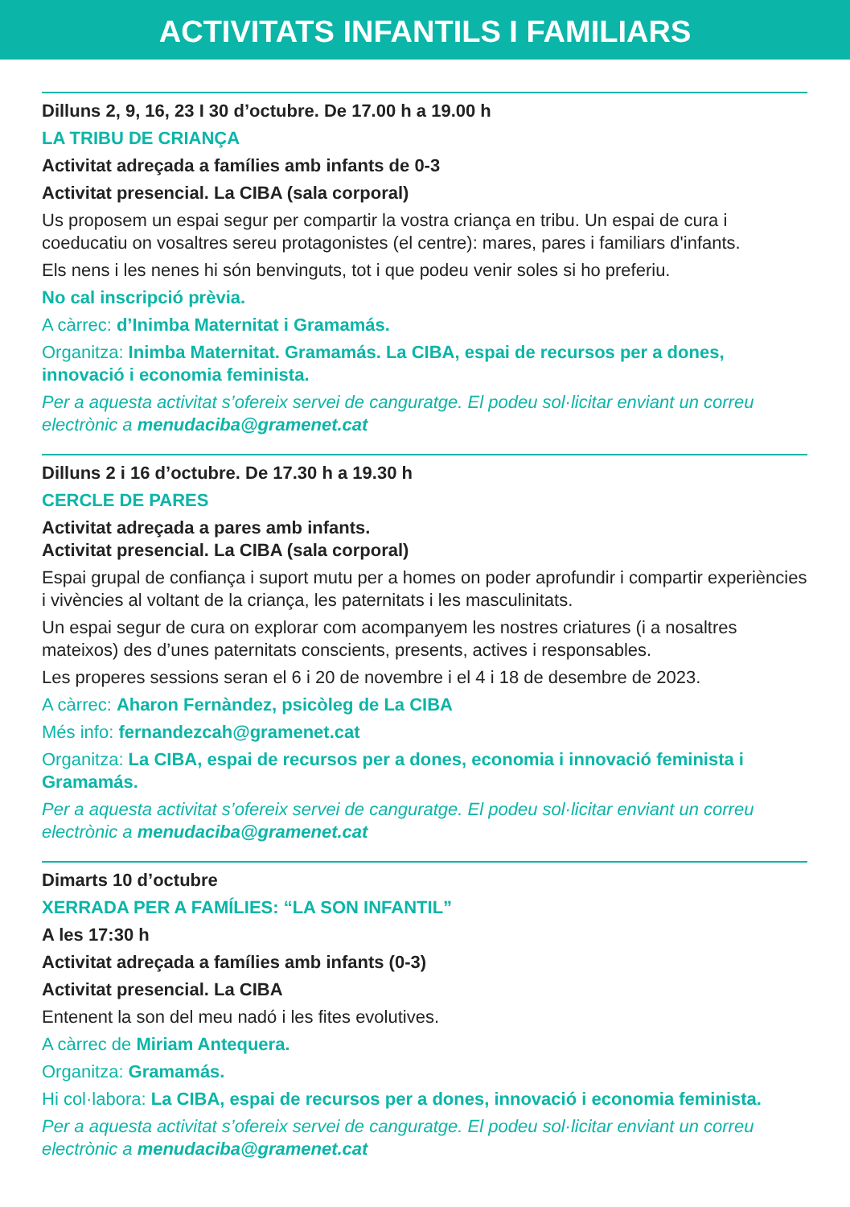ACTIVITATS INFANTILS I FAMILIARS
Dilluns 2, 9, 16, 23 I 30 d’octubre. De 17.00 h a 19.00 h
LA TRIBU DE CRIANÇA
Activitat adreçada a famílies amb infants de 0-3
Activitat presencial. La CIBA (sala corporal)
Us proposem un espai segur per compartir la vostra criança en tribu. Un espai de cura i coeducatiu on vosaltres sereu protagonistes (el centre): mares, pares i familiars d'infants.
Els nens i les nenes hi són benvinguts, tot i que podeu venir soles si ho preferiu.
No cal inscripció prèvia.
A càrrec: d’Inimba Maternitat i Gramamás.
Organitza: Inimba Maternitat. Gramamás. La CIBA, espai de recursos per a dones, innovació i economia feminista.
Per a aquesta activitat s’ofereix servei de canguratge. El podeu sol·licitar enviant un correu electrònic a menudaciba@gramenet.cat
Dilluns 2 i 16 d’octubre. De 17.30 h a 19.30 h
CERCLE DE PARES
Activitat adreçada a pares amb infants.
Activitat presencial. La CIBA (sala corporal)
Espai grupal de confiança i suport mutu per a homes on poder aprofundir i compartir experiències i vivències al voltant de la criança, les paternitats i les masculinitats.
Un espai segur de cura on explorar com acompanyem les nostres criatures (i a nosaltres mateixos) des d’unes paternitats conscients, presents, actives i responsables.
Les properes sessions seran el 6 i 20 de novembre i el 4 i 18 de desembre de 2023.
A càrrec: Aharon Fernàndez, psicòleg de La CIBA
Més info: fernandezcah@gramenet.cat
Organitza: La CIBA, espai de recursos per a dones, economia i innovació feminista i Gramamás.
Per a aquesta activitat s’ofereix servei de canguratge. El podeu sol·licitar enviant un correu electrònic a menudaciba@gramenet.cat
Dimarts 10 d’octubre
XERRADA PER A FAMÍLIES: “LA SON INFANTIL”
A les 17:30 h
Activitat adreçada a famílies amb infants (0-3)
Activitat presencial. La CIBA
Entenent la son del meu nadó i les fites evolutives.
A càrrec de Miriam Antequera.
Organitza: Gramamás.
Hi col·labora: La CIBA, espai de recursos per a dones, innovació i economia feminista.
Per a aquesta activitat s’ofereix servei de canguratge. El podeu sol·licitar enviant un correu electrònic a menudaciba@gramenet.cat